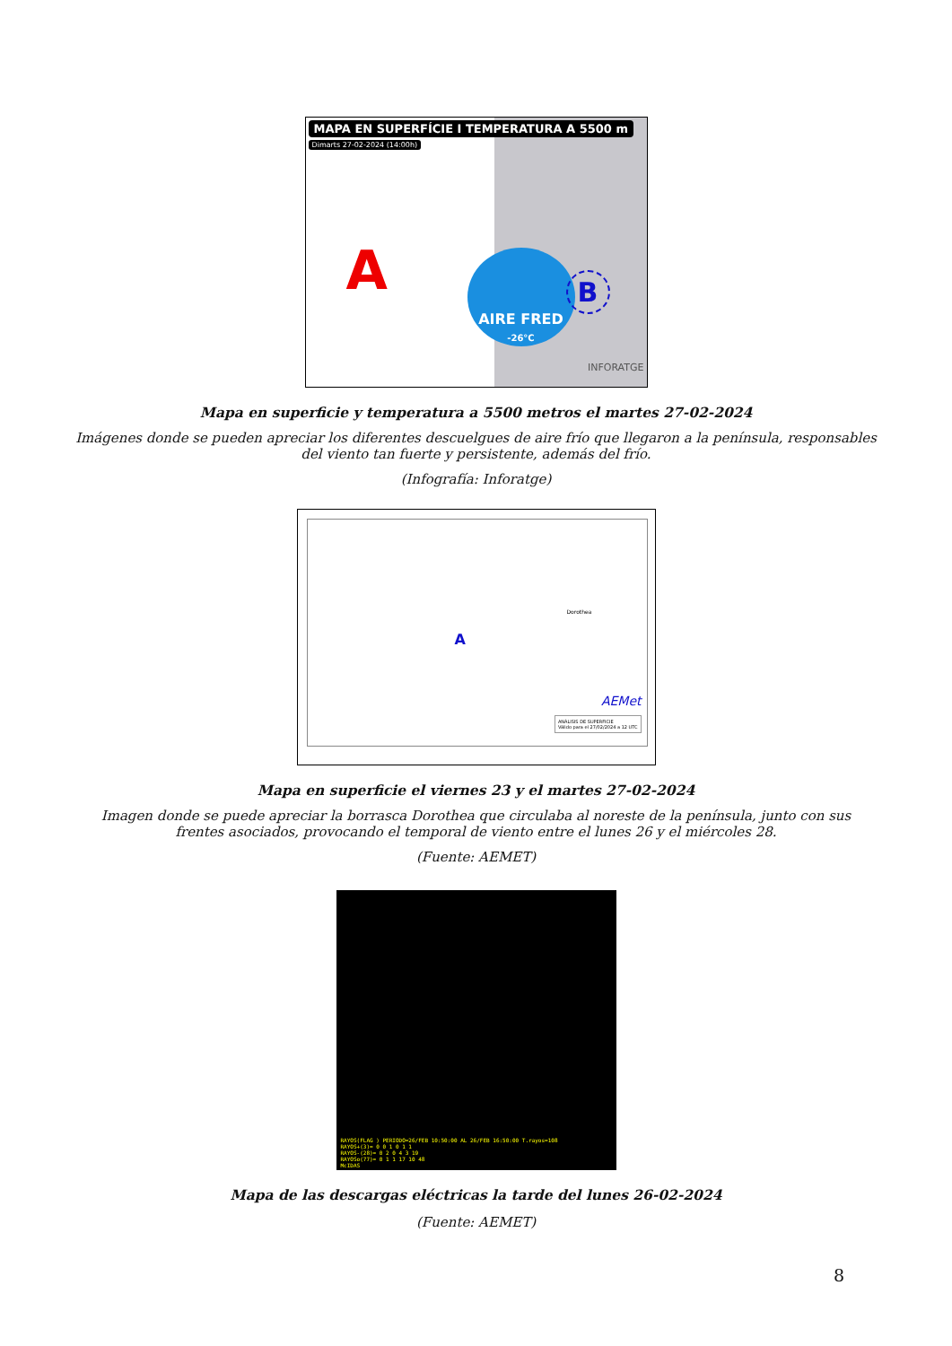MAPA EN SUPERFÍCIE I TEMPERATURA A 5500 m
Dimarts 27-02-2024 (14:00h)
A
AIRE FRED
-26°C
B
INFORATGE
Mapa en superficie y temperatura a 5500 metros el martes 27-02-2024
Imágenes donde se pueden apreciar los diferentes descuelgues de aire frío que llegaron a la península, responsables
del viento tan fuerte y persistente, además del frío.
(Infografía: Inforatge)
ANÁLISIS DE SUPERFICIE
Válido para el 27/02/2024 a 12 UTC
A
Dorothea
AEMet
Mapa en superficie el viernes 23 y el martes 27-02-2024
Imagen donde se puede apreciar la borrasca Dorothea que circulaba al noreste de la península, junto con sus
frentes asociados, provocando el temporal de viento entre el lunes 26 y el miércoles 28.
(Fuente: AEMET)
RAYOS(FLAG ) PERIODO=26/FEB 10:50:00 AL 26/FEB 16:50:00 T.rayos=108
RAYOS+(3)= 0 0 1 0 1 1
RAYOS-(28)= 0 2 0 4 3 19
RAYOSo(77)= 0 1 1 17 10 48
McIDAS
Mapa de las descargas eléctricas la tarde del lunes 26-02-2024
(Fuente: AEMET)
8